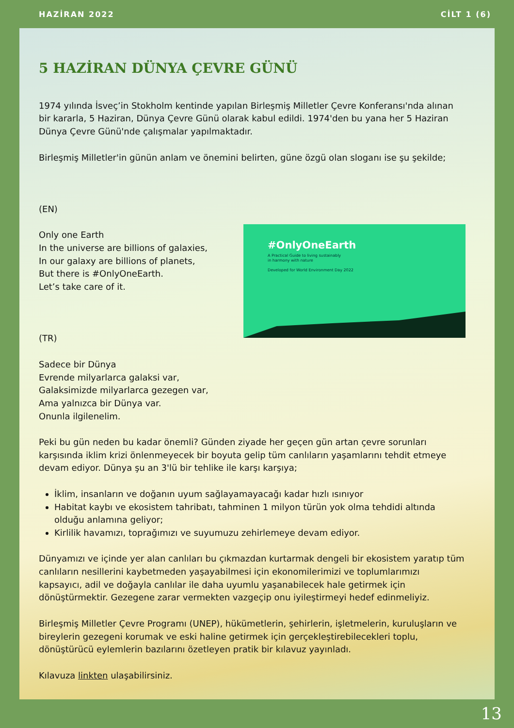HAZİRAN 2022 CİLT 1 (6)
5 HAZİRAN DÜNYA ÇEVRE GÜNÜ
1974 yılında İsveç’in Stokholm kentinde yapılan Birleşmiş Milletler Çevre Konferansı'nda alınan bir kararla, 5 Haziran, Dünya Çevre Günü olarak kabul edildi. 1974'den bu yana her 5 Haziran Dünya Çevre Günü'nde çalışmalar yapılmaktadır.
Birleşmiş Milletler'in günün anlam ve önemini belirten, güne özgü olan sloganı ise şu şekilde;
(EN)
Only one Earth
In the universe are billions of galaxies,
In our galaxy are billions of planets,
But there is #OnlyOneEarth.
Let’s take care of it.
(TR)
Sadece bir Dünya
Evrende milyarlarca galaksi var,
Galaksimizde milyarlarca gezegen var,
Ama yalnızca bir Dünya var.
Onunla ilgilenelim.
#OnlyOneEarth
A Practical Guide to living sustainably
in harmony with nature
Developed for World Environment Day 2022
Peki bu gün neden bu kadar önemli? Günden ziyade her geçen gün artan çevre sorunları karşısında iklim krizi önlenmeyecek bir boyuta gelip tüm canlıların yaşamlarını tehdit etmeye devam ediyor. Dünya şu an 3'lü bir tehlike ile karşı karşıya;
İklim, insanların ve doğanın uyum sağlayamayacağı kadar hızlı ısınıyor
Habitat kaybı ve ekosistem tahribatı, tahminen 1 milyon türün yok olma tehdidi altında olduğu anlamına geliyor;
Kirlilik havamızı, toprağımızı ve suyumuzu zehirlemeye devam ediyor.
Dünyamızı ve içinde yer alan canlıları bu çıkmazdan kurtarmak dengeli bir ekosistem yaratıp tüm canlıların nesillerini kaybetmeden yaşayabilmesi için ekonomilerimizi ve toplumlarımızı kapsayıcı, adil ve doğayla canlılar ile daha uyumlu yaşanabilecek hale getirmek için dönüştürmektir. Gezegene zarar vermekten vazgeçip onu iyileştirmeyi hedef edinmeliyiz.
Birleşmiş Milletler Çevre Programı (UNEP), hükümetlerin, şehirlerin, işletmelerin, kuruluşların ve bireylerin gezegeni korumak ve eski haline getirmek için gerçekleştirebilecekleri toplu, dönüştürücü eylemlerin bazılarını özetleyen pratik bir kılavuz yayınladı.
Kılavuza linkten ulaşabilirsiniz.
13